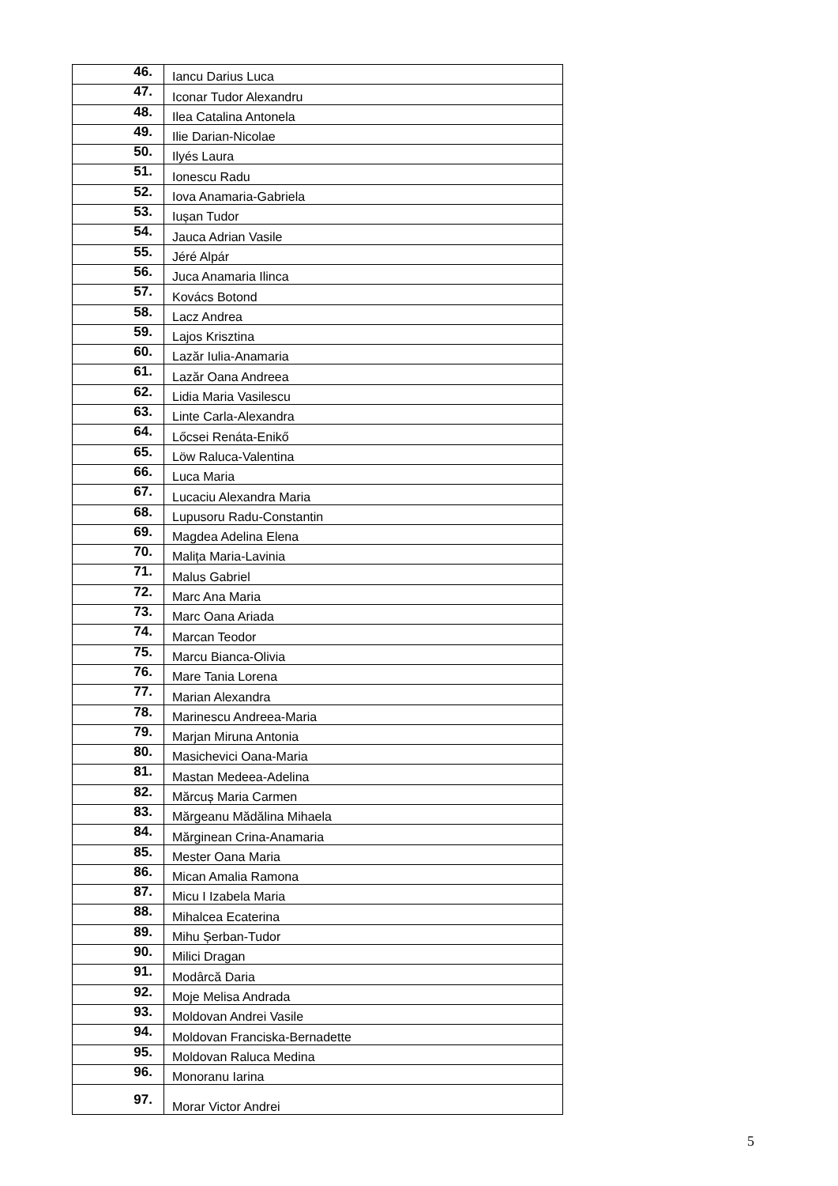| 46. | Iancu Darius Luca |
| 47. | Iconar Tudor Alexandru |
| 48. | Ilea Catalina Antonela |
| 49. | Ilie Darian-Nicolae |
| 50. | Ilyés Laura |
| 51. | Ionescu Radu |
| 52. | Iova Anamaria-Gabriela |
| 53. | Iușan Tudor |
| 54. | Jauca Adrian Vasile |
| 55. | Jéré Alpár |
| 56. | Juca Anamaria Ilinca |
| 57. | Kovács Botond |
| 58. | Lacz Andrea |
| 59. | Lajos Krisztina |
| 60. | Lazăr Iulia-Anamaria |
| 61. | Lazăr Oana Andreea |
| 62. | Lidia Maria Vasilescu |
| 63. | Linte Carla-Alexandra |
| 64. | Lőcsei Renáta-Enikő |
| 65. | Löw Raluca-Valentina |
| 66. | Luca Maria |
| 67. | Lucaciu Alexandra Maria |
| 68. | Lupusoru Radu-Constantin |
| 69. | Magdea Adelina Elena |
| 70. | Malița Maria-Lavinia |
| 71. | Malus Gabriel |
| 72. | Marc Ana Maria |
| 73. | Marc Oana Ariada |
| 74. | Marcan Teodor |
| 75. | Marcu Bianca-Olivia |
| 76. | Mare Tania Lorena |
| 77. | Marian Alexandra |
| 78. | Marinescu Andreea-Maria |
| 79. | Marjan Miruna Antonia |
| 80. | Masichevici Oana-Maria |
| 81. | Mastan Medeea-Adelina |
| 82. | Mărcuș Maria Carmen |
| 83. | Mărgeanu Mădălina Mihaela |
| 84. | Mărginean Crina-Anamaria |
| 85. | Mester Oana Maria |
| 86. | Mican Amalia Ramona |
| 87. | Micu I Izabela Maria |
| 88. | Mihalcea Ecaterina |
| 89. | Mihu Șerban-Tudor |
| 90. | Milici Dragan |
| 91. | Modârcă Daria |
| 92. | Moje Melisa Andrada |
| 93. | Moldovan Andrei Vasile |
| 94. | Moldovan Franciska-Bernadette |
| 95. | Moldovan Raluca Medina |
| 96. | Monoranu Iarina |
| 97. | Morar Victor Andrei |
5